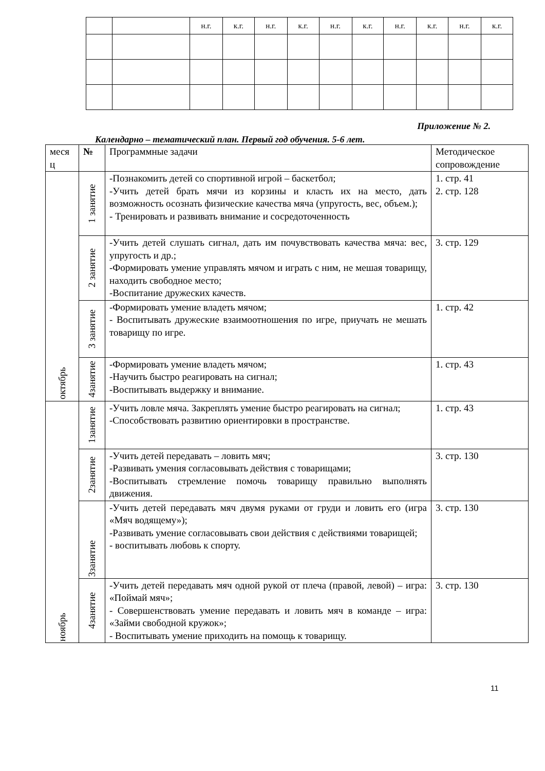| | | н.г. | к.г. | н.г. | к.г. | н.г. | к.г. | н.г. | к.г. | н.г. | к.г. |
Приложение № 2.
Календарно – тематический план. Первый год обучения. 5-6 лет.
| меся ц | № | Программные задачи | Методическое сопровождение |
| октябрь | 1 занятие | -Познакомить детей со спортивной игрой – баскетбол; -Учить детей брать мячи из корзины и класть их на место, дать возможность осознать физические качества мяча (упругость, вес, объем.); - Тренировать и развивать внимание и сосредоточенность | 1. стр. 41 2. стр. 128 |
| | 2 занятие | -Учить детей слушать сигнал, дать им почувствовать качества мяча: вес, упругость и др.; -Формировать умение управлять мячом и играть с ним, не мешая товарищу, находить свободное место; -Воспитание дружеских качеств. | 3. стр. 129 |
| | 3 занятие | -Формировать умение владеть мячом; - Воспитывать дружеские взаимоотношения по игре, приучать не мешать товарищу по игре. | 1. стр. 42 |
| | 4занятие | -Формировать умение владеть мячом; -Научить быстро реагировать на сигнал; -Воспитывать выдержку и внимание. | 1. стр. 43 |
| ноябрь | 1занятие | -Учить ловле мяча. Закреплять умение быстро реагировать на сигнал; -Способствовать развитию ориентировки в пространстве. | 1. стр. 43 |
| | 2занятие | -Учить детей передавать – ловить мяч; -Развивать умения согласовывать действия с товарищами; -Воспитывать стремление помочь товарищу правильно выполнять движения. | 3. стр. 130 |
| | 3занятие | -Учить детей передавать мяч двумя руками от груди и ловить его (игра «Мяч водящему»); -Развивать умение согласовывать свои действия с действиями товарищей; - воспитывать любовь к спорту. | 3. стр. 130 |
| | 4занятие | -Учить детей передавать мяч одной рукой от плеча (правой, левой) – игра: «Поймай мяч»; - Совершенствовать умение передавать и ловить мяч в команде – игра: «Займи свободной кружок»; - Воспитывать умение приходить на помощь к товарищу. | 3. стр. 130 |
11